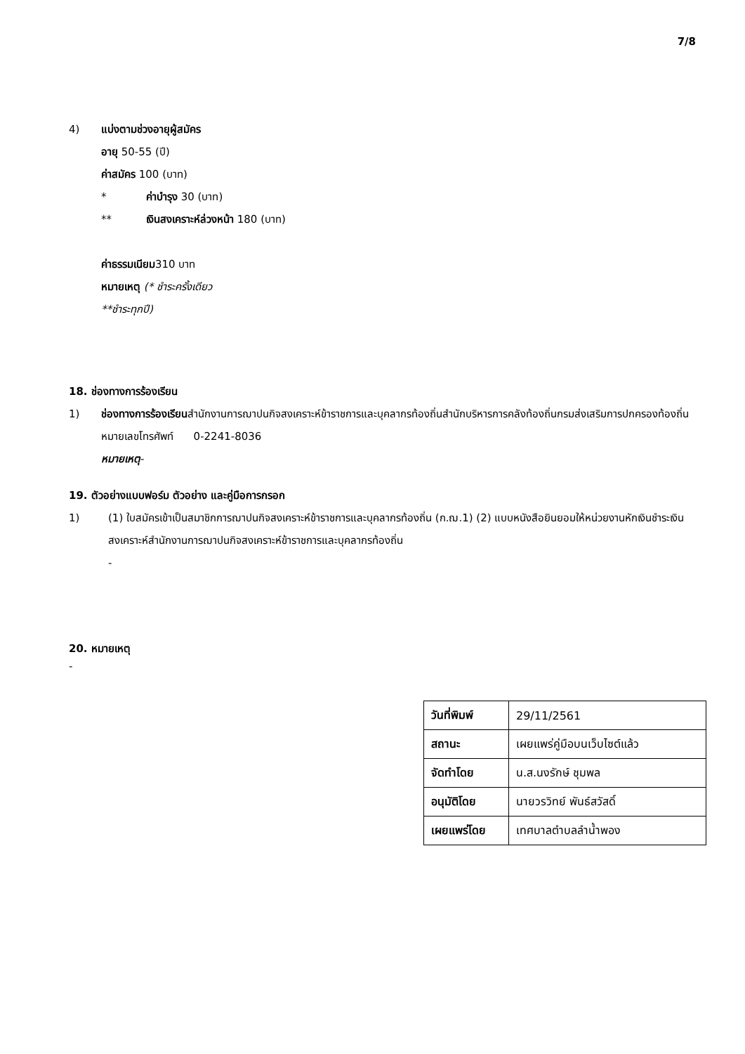7/8
4) แบ่งตามช่วงอายุผู้สมัคร
อายุ 50-55 (ปี)
ค่าสมัคร 100 (บาท)
* ค่าบำรุง 30 (บาท)
** เงินสงเคราะห์ล่วงหน้า 180 (บาท)
ค่าธรรมเนียม310 บาท
หมายเหตุ (* ชำระครั้งเดียว
**ชำระทุกปี)
18. ช่องทางการร้องเรียน
1) ช่องทางการร้องเรียนสำนักงานการฌาปนกิจสงเคราะห์ข้าราชการและบุคลากรท้องถิ่นสำนักบริหารการคลังท้องถิ่นกรมส่งเสริมการปกครองท้องถิ่นหมายเลขโทรศัพท์ 0-2241-8036
หมายเหตุ-
19. ตัวอย่างแบบฟอร์ม ตัวอย่าง และคู่มือการกรอก
1) (1) ใบสมัครเข้าเป็นสมาชิกการฌาปนกิจสงเคราะห์ข้าราชการและบุคลากรท้องถิ่น (ก.ฌ.1) (2) แบบหนังสือยินยอมให้หน่วยงานหักเงินชำระเงินสงเคราะห์สำนักงานการฌาปนกิจสงเคราะห์ข้าราชการและบุคลากรท้องถิ่น
-
20. หมายเหตุ
-
| วันที่พิมพ์ | 29/11/2561 |
| สถานะ | เผยแพร่คู่มือบนเว็บไซต์แล้ว |
| จัดทำโดย | น.ส.นงรักษ์ ชุมพล |
| อนุมัติโดย | นายวรวิทย์ พันธ์สวัสดิ์ |
| เผยแพร่โดย | เทศบาลตำบลลำน้ำพอง |